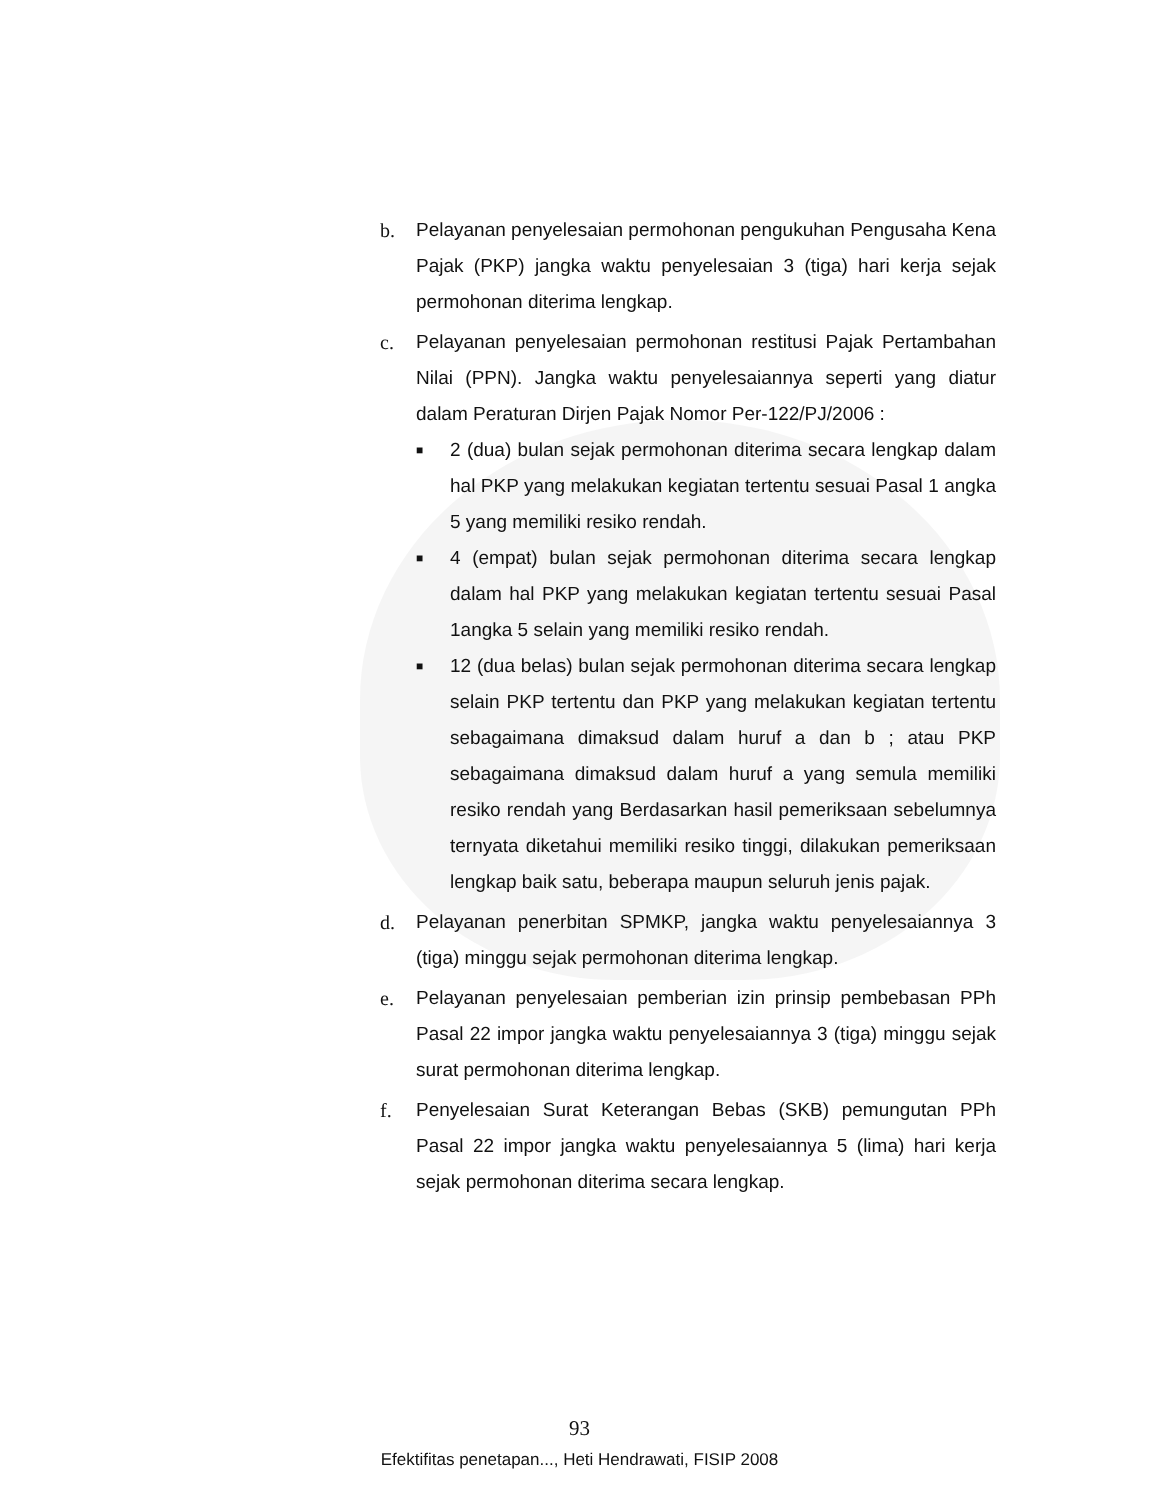b. Pelayanan penyelesaian permohonan pengukuhan Pengusaha Kena Pajak (PKP) jangka waktu penyelesaian 3 (tiga) hari kerja sejak permohonan diterima lengkap.
c. Pelayanan penyelesaian permohonan restitusi Pajak Pertambahan Nilai (PPN). Jangka waktu penyelesaiannya seperti yang diatur dalam Peraturan Dirjen Pajak Nomor Per-122/PJ/2006 :
■
2 (dua) bulan sejak permohonan diterima secara lengkap dalam hal PKP yang melakukan kegiatan tertentu sesuai Pasal 1 angka 5 yang memiliki resiko rendah.
■
4 (empat) bulan sejak permohonan diterima secara lengkap dalam hal PKP yang melakukan kegiatan tertentu sesuai Pasal 1angka 5 selain yang memiliki resiko rendah.
■
12 (dua belas) bulan sejak permohonan diterima secara lengkap selain PKP tertentu dan PKP yang melakukan kegiatan tertentu sebagaimana dimaksud dalam huruf a dan b ; atau PKP sebagaimana dimaksud dalam huruf a yang semula memiliki resiko rendah yang Berdasarkan hasil pemeriksaan sebelumnya ternyata diketahui memiliki resiko tinggi, dilakukan pemeriksaan lengkap baik satu, beberapa maupun seluruh jenis pajak.
d. Pelayanan penerbitan SPMKP, jangka waktu penyelesaiannya 3 (tiga) minggu sejak permohonan diterima lengkap.
e. Pelayanan penyelesaian pemberian izin prinsip pembebasan PPh Pasal 22 impor jangka waktu penyelesaiannya 3 (tiga) minggu sejak surat permohonan diterima lengkap.
f. Penyelesaian Surat Keterangan Bebas (SKB) pemungutan PPh Pasal 22 impor jangka waktu penyelesaiannya 5 (lima) hari kerja sejak permohonan diterima secara lengkap.
93
Efektifitas penetapan..., Heti Hendrawati, FISIP 2008